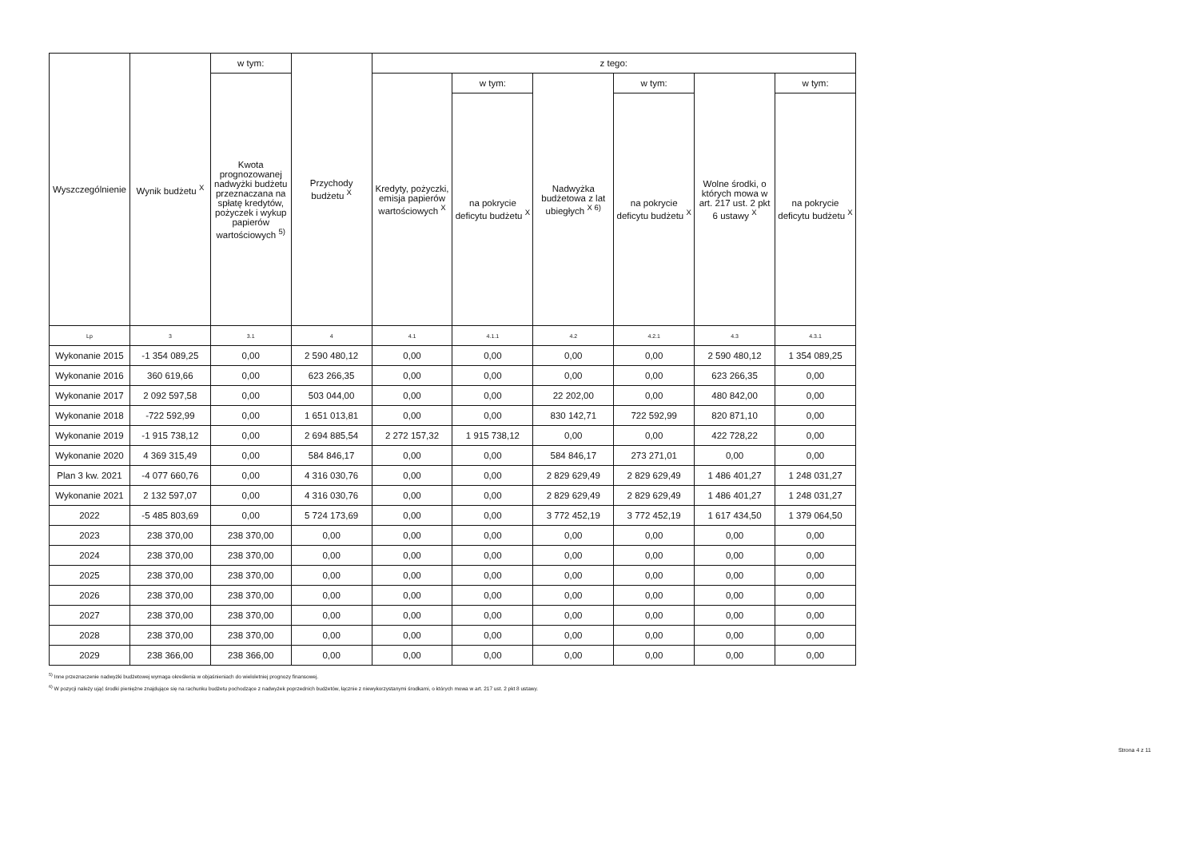| Wyszczególnienie | Wynik budżetu <sup>X</sup> | w tym: | Przychody budżetu <sup>X</sup> | z tego: | | | | | |
| --- | --- | --- | --- | --- | --- | --- | --- | --- | --- |
| | | Kwota prognozowanej nadwyżki budżetu przeznaczana na spłatę kredytów, pożyczek i wykup papierów wartościowych <sup>5)</sup> | | Kredyty, pożyczki, emisja papierów wartościowych <sup>X</sup> | w tym: | Nadwyżka budżetowa z lat ubiegłych <sup>X 6)</sup> | w tym: | Wolne środki, o których mowa w art. 217 ust. 2 pkt 6 ustawy <sup>X</sup> | w tym: |
| | | | | | na pokrycie deficytu budżetu <sup>X</sup> | | na pokrycie deficytu budżetu <sup>X</sup> | | na pokrycie deficytu budżetu <sup>X</sup> |
| Lp | 3 | 3.1 | 4 | 4.1 | 4.1.1 | 4.2 | 4.2.1 | 4.3 | 4.3.1 |
| Wykonanie 2015 | -1 354 089,25 | 0,00 | 2 590 480,12 | 0,00 | 0,00 | 0,00 | 0,00 | 2 590 480,12 | 1 354 089,25 |
| Wykonanie 2016 | 360 619,66 | 0,00 | 623 266,35 | 0,00 | 0,00 | 0,00 | 0,00 | 623 266,35 | 0,00 |
| Wykonanie 2017 | 2 092 597,58 | 0,00 | 503 044,00 | 0,00 | 0,00 | 22 202,00 | 0,00 | 480 842,00 | 0,00 |
| Wykonanie 2018 | -722 592,99 | 0,00 | 1 651 013,81 | 0,00 | 0,00 | 830 142,71 | 722 592,99 | 820 871,10 | 0,00 |
| Wykonanie 2019 | -1 915 738,12 | 0,00 | 2 694 885,54 | 2 272 157,32 | 1 915 738,12 | 0,00 | 0,00 | 422 728,22 | 0,00 |
| Wykonanie 2020 | 4 369 315,49 | 0,00 | 584 846,17 | 0,00 | 0,00 | 584 846,17 | 273 271,01 | 0,00 | 0,00 |
| Plan 3 kw. 2021 | -4 077 660,76 | 0,00 | 4 316 030,76 | 0,00 | 0,00 | 2 829 629,49 | 2 829 629,49 | 1 486 401,27 | 1 248 031,27 |
| Wykonanie 2021 | 2 132 597,07 | 0,00 | 4 316 030,76 | 0,00 | 0,00 | 2 829 629,49 | 2 829 629,49 | 1 486 401,27 | 1 248 031,27 |
| 2022 | -5 485 803,69 | 0,00 | 5 724 173,69 | 0,00 | 0,00 | 3 772 452,19 | 3 772 452,19 | 1 617 434,50 | 1 379 064,50 |
| 2023 | 238 370,00 | 238 370,00 | 0,00 | 0,00 | 0,00 | 0,00 | 0,00 | 0,00 | 0,00 |
| 2024 | 238 370,00 | 238 370,00 | 0,00 | 0,00 | 0,00 | 0,00 | 0,00 | 0,00 | 0,00 |
| 2025 | 238 370,00 | 238 370,00 | 0,00 | 0,00 | 0,00 | 0,00 | 0,00 | 0,00 | 0,00 |
| 2026 | 238 370,00 | 238 370,00 | 0,00 | 0,00 | 0,00 | 0,00 | 0,00 | 0,00 | 0,00 |
| 2027 | 238 370,00 | 238 370,00 | 0,00 | 0,00 | 0,00 | 0,00 | 0,00 | 0,00 | 0,00 |
| 2028 | 238 370,00 | 238 370,00 | 0,00 | 0,00 | 0,00 | 0,00 | 0,00 | 0,00 | 0,00 |
| 2029 | 238 366,00 | 238 366,00 | 0,00 | 0,00 | 0,00 | 0,00 | 0,00 | 0,00 | 0,00 |
<sup>5)</sup> Inne przeznaczenie nadwyżki budżetowej wymaga określenia w objaśnieniach do wieloletniej prognozy finansowej.
<sup>6)</sup> W pozycji należy ująć środki pieniężne znajdujące się na rachunku budżetu pochodzące z nadwyżek poprzednich budżetów, łącznie z niewykorzystanymi środkami, o których mowa w art. 217 ust. 2 pkt 8 ustawy.
Strona 4 z 11